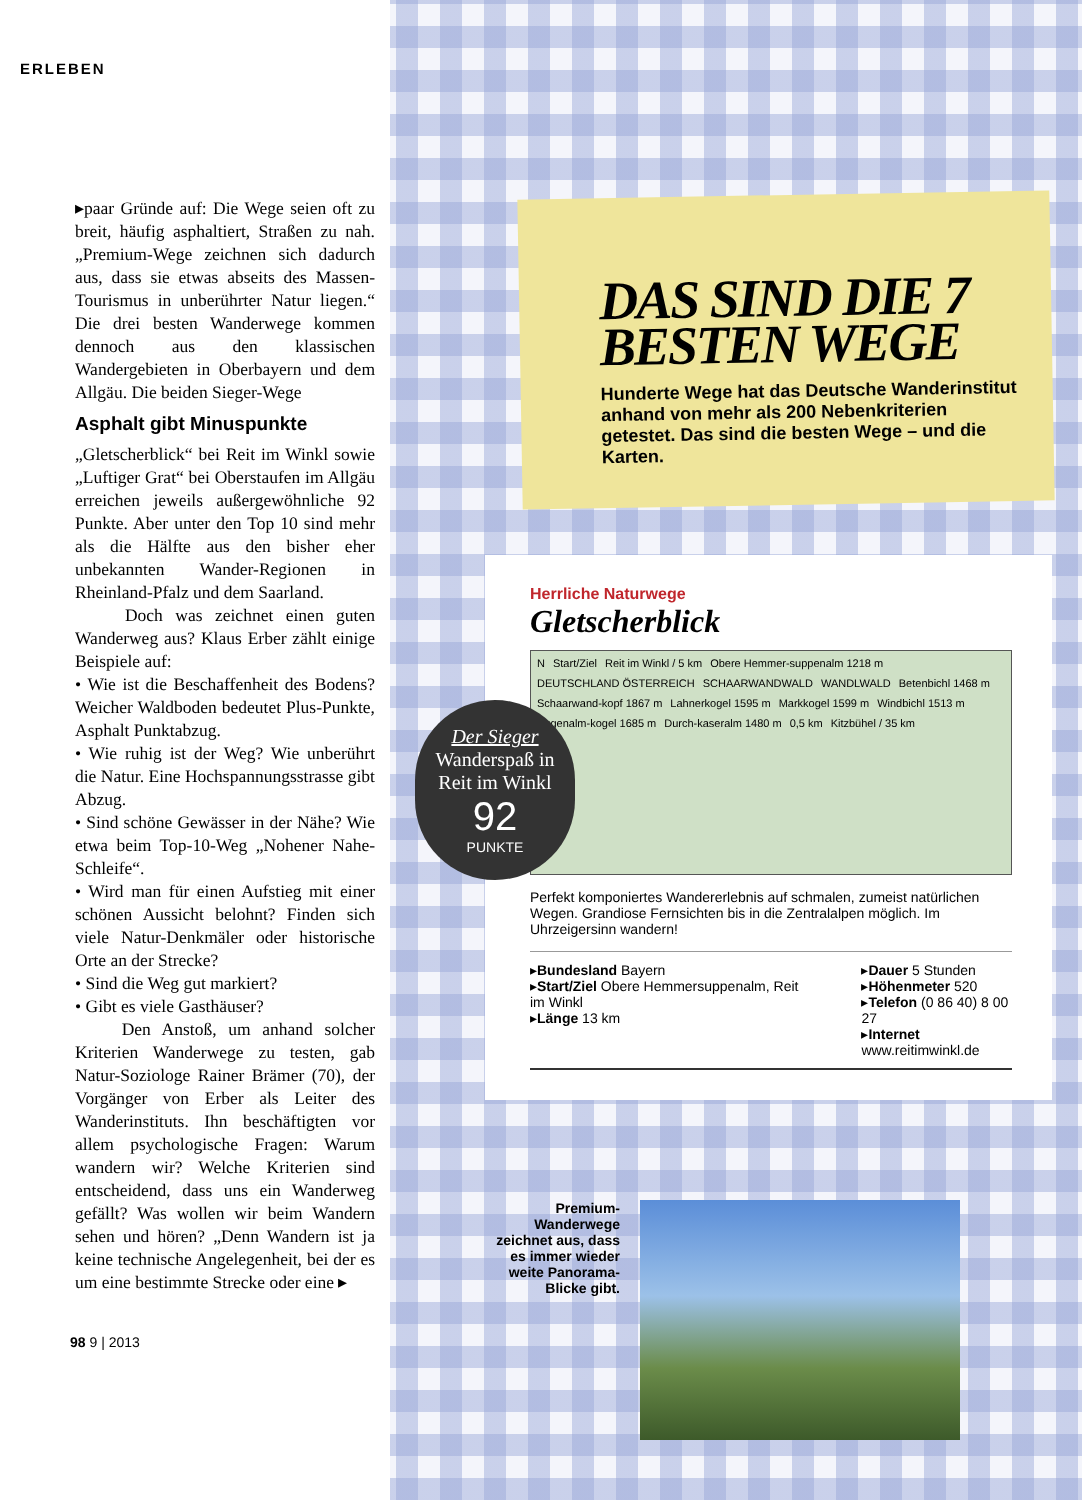ERLEBEN
▸paar Gründe auf: Die Wege seien oft zu breit, häufig asphaltiert, Straßen zu nah. „Premium-Wege zeichnen sich dadurch aus, dass sie etwas abseits des Massen-Tourismus in unberührter Natur liegen.“ Die drei besten Wanderwege kommen dennoch aus den klassischen Wandergebieten in Oberbayern und dem Allgäu. Die beiden Sieger-Wege
Asphalt gibt Minuspunkte
„Gletscherblick“ bei Reit im Winkl sowie „Luftiger Grat“ bei Oberstaufen im Allgäu erreichen jeweils außergewöhnliche 92 Punkte. Aber unter den Top 10 sind mehr als die Hälfte aus den bisher eher unbekannten Wander-Regionen in Rheinland-Pfalz und dem Saarland.
Doch was zeichnet einen guten Wanderweg aus? Klaus Erber zählt einige Beispiele auf:
• Wie ist die Beschaffenheit des Bodens? Weicher Waldboden bedeutet Plus-Punkte, Asphalt Punktabzug.
• Wie ruhig ist der Weg? Wie unberührt die Natur. Eine Hochspannungsstrasse gibt Abzug.
• Sind schöne Gewässer in der Nähe? Wie etwa beim Top-10-Weg „Nohener Nahe-Schleife“.
• Wird man für einen Aufstieg mit einer schönen Aussicht belohnt? Finden sich viele Natur-Denkmäler oder historische Orte an der Strecke?
• Sind die Weg gut markiert?
• Gibt es viele Gasthäuser?
Den Anstoß, um anhand solcher Kriterien Wanderwege zu testen, gab Natur-Soziologe Rainer Brämer (70), der Vorgänger von Erber als Leiter des Wanderinstituts. Ihn beschäftigten vor allem psychologische Fragen: Warum wandern wir? Welche Kriterien sind entscheidend, dass uns ein Wanderweg gefällt? Was wollen wir beim Wandern sehen und hören? „Denn Wandern ist ja keine technische Angelegenheit, bei der es um eine bestimmte Strecke oder eine ▸
98 9 | 2013
DAS SIND DIE 7 BESTEN WEGE
Hunderte Wege hat das Deutsche Wanderinstitut anhand von mehr als 200 Nebenkriterien getestet. Das sind die besten Wege – und die Karten.
Herrliche Naturwege
Gletscherblick
N Start/Ziel Reit im Winkl / 5 km Obere Hemmer-suppenalm 1218 m DEUTSCHLAND ÖSTERREICH SCHAARWANDWALD WANDLWALD Betenbichl 1468 m Schaarwand-kopf 1867 m Lahnerkogel 1595 m Markkogel 1599 m Windbichl 1513 m Eggenalm-kogel 1685 m Durch-kaseralm 1480 m 0,5 km Kitzbühel / 35 km
Perfekt komponiertes Wandererlebnis auf schmalen, zumeist natürlichen Wegen. Grandiose Fernsichten bis in die Zentralalpen möglich. Im Uhrzeigersinn wandern!
▸Bundesland Bayern
▸Start/Ziel Obere Hemmersuppenalm, Reit im Winkl
▸Länge 13 km
▸Dauer 5 Stunden
▸Höhenmeter 520
▸Telefon (0 86 40) 8 00 27
▸Internet www.reitimwinkl.de
Der Sieger
Wanderspaß in Reit im Winkl
92
PUNKTE
Premium-Wanderwege zeichnet aus, dass es immer wieder weite Panorama-Blicke gibt.